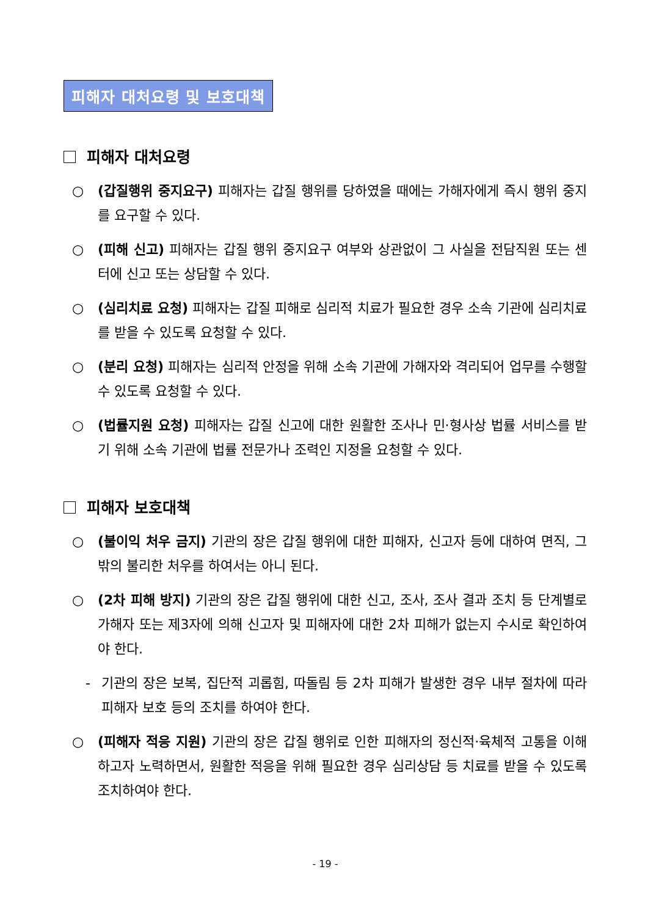피해자 대처요령 및 보호대책
피해자 대처요령
○ (갑질행위 중지요구) 피해자는 갑질 행위를 당하였을 때에는 가해자에게 즉시 행위 중지를 요구할 수 있다.
○ (피해 신고) 피해자는 갑질 행위 중지요구 여부와 상관없이 그 사실을 전담직원 또는 센터에 신고 또는 상담할 수 있다.
○ (심리치료 요청) 피해자는 갑질 피해로 심리적 치료가 필요한 경우 소속 기관에 심리치료를 받을 수 있도록 요청할 수 있다.
○ (분리 요청) 피해자는 심리적 안정을 위해 소속 기관에 가해자와 격리되어 업무를 수행할 수 있도록 요청할 수 있다.
○ (법률지원 요청) 피해자는 갑질 신고에 대한 원활한 조사나 민·형사상 법률 서비스를 받기 위해 소속 기관에 법률 전문가나 조력인 지정을 요청할 수 있다.
피해자 보호대책
○ (불이익 처우 금지) 기관의 장은 갑질 행위에 대한 피해자, 신고자 등에 대하여 면직, 그 밖의 불리한 처우를 하여서는 아니 된다.
○ (2차 피해 방지) 기관의 장은 갑질 행위에 대한 신고, 조사, 조사 결과 조치 등 단계별로 가해자 또는 제3자에 의해 신고자 및 피해자에 대한 2차 피해가 없는지 수시로 확인하여야 한다.
- 기관의 장은 보복, 집단적 괴롭힘, 따돌림 등 2차 피해가 발생한 경우 내부 절차에 따라 피해자 보호 등의 조치를 하여야 한다.
○ (피해자 적응 지원) 기관의 장은 갑질 행위로 인한 피해자의 정신적·육체적 고통을 이해하고자 노력하면서, 원활한 적응을 위해 필요한 경우 심리상담 등 치료를 받을 수 있도록 조치하여야 한다.
- 19 -